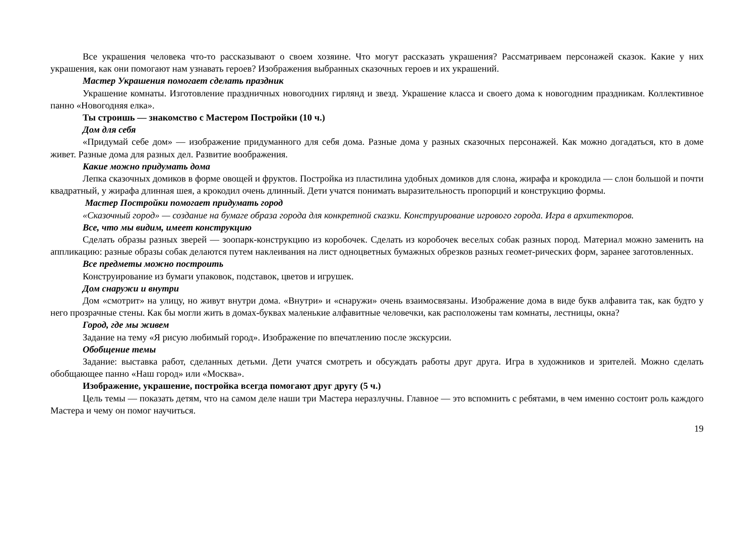Все украшения человека что-то рассказывают о своем хозяине. Что могут рассказать украшения? Рассматриваем персонажей сказок. Какие у них украшения, как они помогают нам узнавать героев? Изображения выбранных сказочных героев и их украшений.
Мастер Украшения помогает сделать праздник
Украшение комнаты. Изготовление праздничных новогодних гирлянд и звезд. Украшение класса и своего дома к новогодним праздникам. Коллективное панно «Новогодняя елка».
Ты строишь — знакомство с Мастером Постройки (10 ч.)
Дом для себя
«Придумай себе дом» — изображение придуманного для себя дома. Разные дома у разных сказочных персонажей. Как можно догадаться, кто в доме живет. Разные дома для разных дел. Развитие воображения.
Какие можно придумать дома
Лепка сказочных домиков в форме овощей и фруктов. Постройка из пластилина удобных домиков для слона, жирафа и крокодила — слон большой и почти квадратный, у жирафа длинная шея, а крокодил очень длинный. Дети учатся понимать выразительность пропорций и конструкцию формы.
Мастер Постройки помогает придумать город
«Сказочный город» — создание на бумаге образа города для конкретной сказки. Конструирование игрового города. Игра в архитекторов.
Все, что мы видим, имеет конструкцию
Сделать образы разных зверей — зоопарк-конструкцию из коробочек. Сделать из коробочек веселых собак разных пород. Материал можно заменить на аппликацию: разные образы собак делаются путем наклеивания на лист одноцветных бумажных обрезков разных геомет-рических форм, заранее заготовленных.
Все предметы можно построить
Конструирование из бумаги упаковок, подставок, цветов и игрушек.
Дом снаружи и внутри
Дом «смотрит» на улицу, но живут внутри дома. «Внутри» и «снаружи» очень взаимосвязаны. Изображение дома в виде букв алфавита так, как будто у него прозрачные стены. Как бы могли жить в домах-буквах маленькие алфавитные человечки, как расположены там комнаты, лестницы, окна?
Город, где мы живем
Задание на тему «Я рисую любимый город». Изображение по впечатлению после экскурсии.
Обобщение темы
Задание: выставка работ, сделанных детьми. Дети учатся смотреть и обсуждать работы друг друга. Игра в художников и зрителей. Можно сделать обобщающее панно «Наш город» или «Москва».
Изображение, украшение, постройка всегда помогают друг другу (5 ч.)
Цель темы — показать детям, что на самом деле наши три Мастера неразлучны. Главное — это вспомнить с ребятами, в чем именно состоит роль каждого Мастера и чему он помог научиться.
19